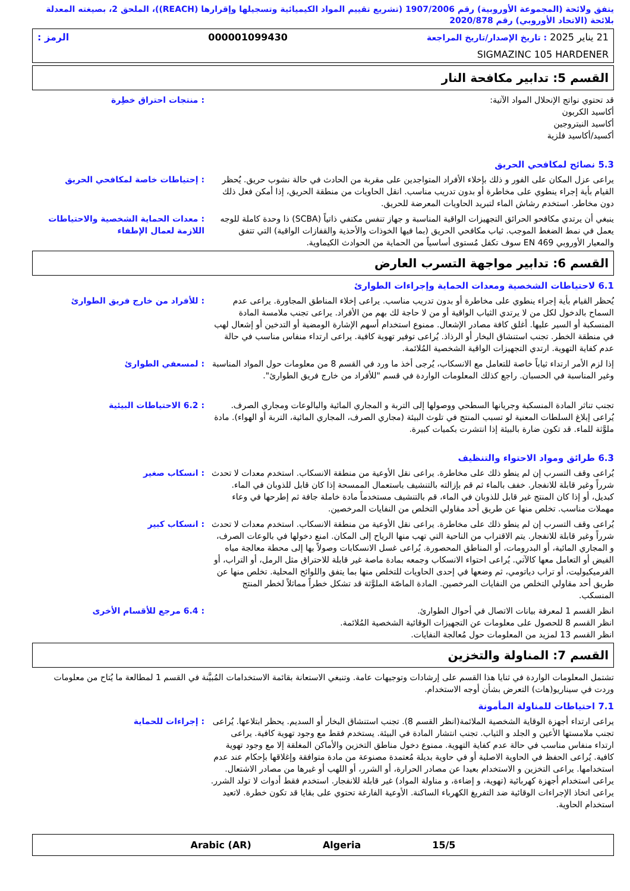يتفق ولائحة (المجموعة الأوروبية) رقم 1907/2006 (تشريع تقييم المواد الكيميائية وتسجيلها وإقرارها (REACH))، الملحق 2، بصيغته المعدلة بلائحة (الاتحاد الأوروبي) رقم 2020/878
21 يناير 2025 : تاريخ الإصدار/تاريخ المراجعة 000001099430 الرمز :
SIGMAZINC 105 HARDENER
القسم 5: تدابير مكافحة النار
: منتجات احتراق خطِرة قد تحتوي نواتج الإنحلال المواد الآتية:
أكاسيد الكربون
أكاسيد النيتروجين
أكسيد/أكاسيد فلزية
5.3 نصائح لمكافحي الحريق
: إحتياطات خاصة لمكافحي الحريق يراعى عزل المكان على الفور و ذلك بإخلاء الأفراد المتواجدين على مقربة من الحادث في حالة نشوب حريق. يُحظر القيام بأية إجراء ينطوي على مخاطرة أو بدون تدريب مناسب. انقل الحاويات من منطقة الحريق، إذا أمكن فعل ذلك دون مخاطر. استخدم رشاش الماء لتبريد الحاويات المعرضة للحريق.
: معدات الحماية الشخصية والاحتياطات اللازمة لعمال الإطفاء
ينبغي أن يرتدي مكافحو الحرائق التجهيزات الواقية المناسبة و جهاز تنفس مكتفي ذاتياً (SCBA) ذا وحدة كاملة للوجه يعمل في نمط الضغط الموجب. ثياب مكافحي الحريق (بما فيها الخوذات والأحذية والقفازات الواقية) التي تتفق والمعيار الأوروبي EN 469 سوف تكفل مُستوى أساسياً من الحماية من الحوادث الكيماوية.
القسم 6: تدابير مواجهة التسرب العارض
6.1 لاحتياطات الشخصية ومعدات الحماية وإجراءات الطوارئ
: للأفراد من خارج فريق الطوارئ يُحظر القيام بأية إجراء ينطوي على مخاطرة أو بدون تدريب مناسب. يراعى إخلاء المناطق المجاورة. يراعى عدم السماح بالدخول لكل من لا يرتدي الثياب الواقية أو من لا حاجة لك بهم من الأفراد. يراعى تجنب ملامسة المادة المنسكبة أو السير عليها. أغلق كافة مصادر الإشعال. ممنوع استخدام أسهم الإشارة الومضية أو التدخين أو إشعال لهب في منطقة الخطر. تجنب استنشاق البخار أو الرذاذ. يُراعى توفير تهوية كافية. يراعى ارتداء منفاس مناسب في حالة عدم كفاية التهوية. ارتدي التجهيزات الواقية الشخصية المُلائمة.
: لمسعفي الطوارئ إذا لزم الأمر ارتداء ثياباً خاصة للتعامل مع الانسكاب، يُرجى أخذ ما ورد في القسم 8 من معلومات حول المواد المناسبة وغير المناسبة في الحسبان. راجع كذلك المعلومات الواردة في قسم "للأفراد من خارج فريق الطوارئ".
: 6.2 الاحتياطات البيئية تجنب تناثر المادة المنسكبة وجريانها السطحي ووصولها إلى التربة و المجاري المائية والبالوعات ومجاري الصرف. يُراعى إبلاغ السلطات المعنية لو تسبب المنتج في تلوث البيئة (مجاري الصرف، المجاري المائية، التربة أو الهواء). مادة ملوَّثة للماء. قد تكون ضارة بالبيئة إذا انتشرت بكميات كبيرة.
6.3 طرائق ومواد الاحتواء والتنظيف
: انسكاب صغير يُراعى وقف التسرب إن لم ينطو ذلك على مخاطرة. يراعى نقل الأوعية من منطقة الانسكاب. استخدم معدات لا تحدث شرراً وغير قابلة للانفجار. خفف بالماء ثم قم بإزالته بالتنشيف باستعمال الممسحة إذا كان قابل للذوبان في الماء. كبديل، أو إذا كان المنتج غير قابل للذوبان في الماء، قم بالتنشيف مستخدماً مادة خاملة جافة ثم إطرحها في وعاء مهملات مناسب. تخلص منها عن طريق أحد مقاولي التخلص من النفايات المرخصين.
: انسكاب كبير يُراعى وقف التسرب إن لم ينطو ذلك على مخاطرة. يراعى نقل الأوعية من منطقة الانسكاب. استخدم معدات لا تحدث شرراً وغير قابلة للانفجار. يتم الاقتراب من الناحية التي تهب منها الرياح إلى المكان. امنع دخولها في بالوعات الصرف، و المجاري المائية، أو البدرومات، أو المناطق المحصورة. يُراعى غسل الانسكابات وصولاً بها إلى محطة معالجة مياه الفيض أو التعامل معها كالآتي. يُراعى احتواء الانسكاب وجمعه بمادة ماصة غير قابلة للاحتراق مثل الرمل، أو التراب، أو الفرميكيوليت، أو تراب دياتومي، ثم وضعها في إحدى الحاويات للتخلص منها بما يتفق واللوائح المحلية. تخلص منها عن طريق أحد مقاولي التخلص من النفايات المرخصين. المادة الماصّة الملوَّثة قد تشكل خطراً مماثلاً لخطر المنتج المنسكب.
: 6.4 مرجع للأقسام الأخرى انظر القسم 1 لمعرفة بيانات الاتصال في أحوال الطوارئ.
انظر القسم 8 للحصول على معلومات عن التجهيزات الوقائية الشخصية المُلائمة.
انظر القسم 13 لمزيد من المعلومات حول مُعالجة النفايات.
القسم 7: المناولة والتخزين
تشتمل المعلومات الواردة في ثنايا هذا القسم على إرشادات وتوجيهات عامة. وتنبغي الاستعانة بقائمة الاستخدامات المُبيَّنة في القسم 1 لمطالعة ما يُتاح من معلومات وردت في سيناريو(هات) التعرض بشأن أوجه الاستخدام.
7.1 احتياطات للمناولة المأمونة
: إجراءات للحماية يراعى ارتداء أجهزة الوقاية الشخصية الملائمة(انظر القسم 8). تجنب استنشاق البخار أو السديم. يحظر ابتلاعها. يُراعى تجنب ملامستها الأعين و الجلد و الثياب. تجنب انتشار المادة في البيئة. يستخدم فقط مع وجود تهوية كافية. يراعى ارتداء منفاس مناسب في حالة عدم كفاية التهوية. ممنوع دخول مناطق التخزين والأماكن المغلقة إلا مع وجود تهوية كافية. يُراعى الحفظ في الحاوية الاصلية أو في حاوية بديلة مُعتمدة مصنوعة من مادة متوافقة وإغلاقها بإحكام عند عدم استخدامها. يراعى التخزين و الاستخدام بعيدا عن مصادر الحرارة، أو الشرر، أو اللهب أو غيرها من مصادر الاشتعال. يراعى استخدام أجهزة كهربائية (تهوية، و إضاءة، و مناولة المواد) غير قابلة للانفجار. استخدم فقط أدوات لا تولد الشرر. يراعى اتخاذ الإجراءات الوقائية ضد التفريغ الكهرباء الساكنة. الأوعية الفارغة تحتوي على بقايا قد تكون خطرة. لاتعيد استخدام الحاوية.
15/5 Algeria Arabic (AR)